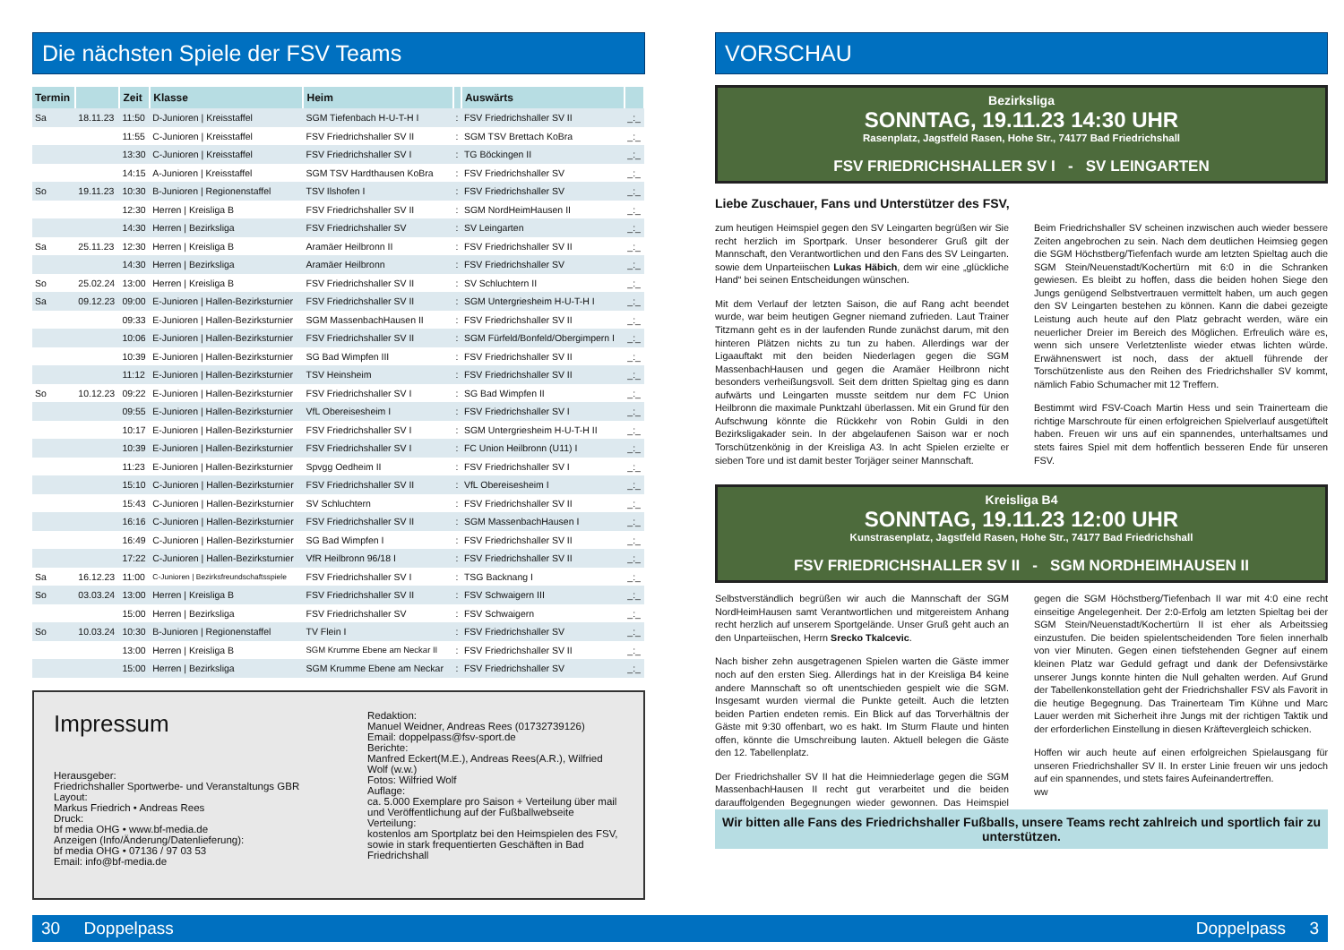Die nächsten Spiele der FSV Teams
| Termin | | Zeit | Klasse | Heim | | Auswärts | |
| --- | --- | --- | --- | --- | --- | --- | --- |
| Sa | 18.11.23 | 11:50 | D-Junioren / Kreisstaffel | SGM Tiefenbach H-U-T-H I | : | FSV Friedrichshaller SV II | _:_ |
| | | 11:55 | C-Junioren / Kreisstaffel | FSV Friedrichshaller SV II | : | SGM TSV Brettach KoBra | _:_ |
| | | 13:30 | C-Junioren / Kreisstaffel | FSV Friedrichshaller SV I | : | TG Böckingen II | _:_ |
| | | 14:15 | A-Junioren / Kreisstaffel | SGM TSV Hardthausen KoBra | : | FSV Friedrichshaller SV | _:_ |
| So | 19.11.23 | 10:30 | B-Junioren / Regionenstaffel | TSV Ilshofen I | : | FSV Friedrichshaller SV | _:_ |
| | | 12:30 | Herren / Kreisliga B | FSV Friedrichshaller SV II | : | SGM NordHeimHausen II | _:_ |
| | | 14:30 | Herren / Bezirksliga | FSV Friedrichshaller SV | : | SV Leingarten | _:_ |
| Sa | 25.11.23 | 12:30 | Herren / Kreisliga B | Aramäer Heilbronn II | : | FSV Friedrichshaller SV II | _:_ |
| | | 14:30 | Herren / Bezirksliga | Aramäer Heilbronn | : | FSV Friedrichshaller SV | _:_ |
| So | 25.02.24 | 13:00 | Herren / Kreisliga B | FSV Friedrichshaller SV II | : | SV Schluchtern II | _:_ |
| Sa | 09.12.23 | 09:00 | E-Junioren / Hallen-Bezirksturnier | FSV Friedrichshaller SV II | : | SGM Untergriesheim H-U-T-H I | _:_ |
| | | 09:33 | E-Junioren / Hallen-Bezirksturnier | SGM MassenbachHausen II | : | FSV Friedrichshaller SV II | _:_ |
| | | 10:06 | E-Junioren / Hallen-Bezirksturnier | FSV Friedrichshaller SV II | : | SGM Fürfeld/Bonfeld/Obergimpern I | _:_ |
| | | 10:39 | E-Junioren / Hallen-Bezirksturnier | SG Bad Wimpfen III | : | FSV Friedrichshaller SV II | _:_ |
| | | 11:12 | E-Junioren / Hallen-Bezirksturnier | TSV Heinsheim | : | FSV Friedrichshaller SV II | _:_ |
| So | 10.12.23 | 09:22 | E-Junioren / Hallen-Bezirksturnier | FSV Friedrichshaller SV I | : | SG Bad Wimpfen II | _:_ |
| | | 09:55 | E-Junioren / Hallen-Bezirksturnier | VfL Obereisesheim I | : | FSV Friedrichshaller SV I | _:_ |
| | | 10:17 | E-Junioren / Hallen-Bezirksturnier | FSV Friedrichshaller SV I | : | SGM Untergriesheim H-U-T-H II | _:_ |
| | | 10:39 | E-Junioren / Hallen-Bezirksturnier | FSV Friedrichshaller SV I | : | FC Union Heilbronn (U11) I | _:_ |
| | | 11:23 | E-Junioren / Hallen-Bezirksturnier | Spvgg Oedheim II | : | FSV Friedrichshaller SV I | _:_ |
| | | 15:10 | C-Junioren / Hallen-Bezirksturnier | FSV Friedrichshaller SV II | : | VfL Obereisesheim I | _:_ |
| | | 15:43 | C-Junioren / Hallen-Bezirksturnier | SV Schluchtern | : | FSV Friedrichshaller SV II | _:_ |
| | | 16:16 | C-Junioren / Hallen-Bezirksturnier | FSV Friedrichshaller SV II | : | SGM MassenbachHausen I | _:_ |
| | | 16:49 | C-Junioren / Hallen-Bezirksturnier | SG Bad Wimpfen I | : | FSV Friedrichshaller SV II | _:_ |
| | | 17:22 | C-Junioren / Hallen-Bezirksturnier | VfR Heilbronn 96/18 I | : | FSV Friedrichshaller SV II | _:_ |
| Sa | 16.12.23 | 11:00 | C-Junioren / Bezirksfreundschaftsspiele | FSV Friedrichshaller SV I | : | TSG Backnang I | _:_ |
| So | 03.03.24 | 13:00 | Herren / Kreisliga B | FSV Friedrichshaller SV II | : | FSV Schwaigern III | _:_ |
| | | 15:00 | Herren / Bezirksliga | FSV Friedrichshaller SV | : | FSV Schwaigern | _:_ |
| So | 10.03.24 | 10:30 | B-Junioren / Regionenstaffel | TV Flein I | : | FSV Friedrichshaller SV | _:_ |
| | | 13:00 | Herren / Kreisliga B | SGM Krumme Ebene am Neckar II | : | FSV Friedrichshaller SV II | _:_ |
| | | 15:00 | Herren / Bezirksliga | SGM Krumme Ebene am Neckar | : | FSV Friedrichshaller SV | _:_ |
Impressum
Herausgeber:
Friedrichshaller Sportwerbe- und Veranstaltungs GBR
Layout:
Markus Friedrich • Andreas Rees
Druck:
bf media OHG • www.bf-media.de
Anzeigen (Info/Änderung/Datenlieferung):
bf media OHG • 07136 / 97 03 53
Email: info@bf-media.de
Redaktion:
Manuel Weidner, Andreas Rees (01732739126)
Email: doppelpass@fsv-sport.de
Berichte:
Manfred Eckert(M.E.), Andreas Rees(A.R.), Wilfried Wolf (w.w.)
Fotos: Wilfried Wolf
Auflage:
ca. 5.000 Exemplare pro Saison + Verteilung über mail und Veröffentlichung auf der Fußballwebseite
Verteilung:
kostenlos am Sportplatz bei den Heimspielen des FSV, sowie in stark frequentierten Geschäften in Bad Friedrichshall
VORSCHAU
Bezirksliga
SONNTAG, 19.11.23 14:30 UHR
Rasenplatz, Jagstfeld Rasen, Hohe Str., 74177 Bad Friedrichshall
FSV FRIEDRICHSHALLER SV I - SV LEINGARTEN
Liebe Zuschauer, Fans und Unterstützer des FSV,
zum heutigen Heimspiel gegen den SV Leingarten begrüßen wir Sie recht herzlich im Sportpark. Unser besonderer Gruß gilt der Mannschaft, den Verantwortlichen und den Fans des SV Leingarten. sowie dem Unparteiischen Lukas Häbich, dem wir eine „glückliche Hand“ bei seinen Entscheidungen wünschen.
Mit dem Verlauf der letzten Saison, die auf Rang acht beendet wurde, war beim heutigen Gegner niemand zufrieden. Laut Trainer Titzmann geht es in der laufenden Runde zunächst darum, mit den hinteren Plätzen nichts zu tun zu haben. Allerdings war der Ligaauftakt mit den beiden Niederlagen gegen die SGM MassenbachHausen und gegen die Aramäer Heilbronn nicht besonders verheißungsvoll. Seit dem dritten Spieltag ging es dann aufwärts und Leingarten musste seitdem nur dem FC Union Heilbronn die maximale Punktzahl überlassen. Mit ein Grund für den Aufschwung könnte die Rückkehr von Robin Guldi in den Bezirksligakader sein. In der abgelaufenen Saison war er noch Torschützenkönig in der Kreisliga A3. In acht Spielen erzielte er sieben Tore und ist damit bester Torjäger seiner Mannschaft.
Beim Friedrichshaller SV scheinen inzwischen auch wieder bessere Zeiten angebrochen zu sein. Nach dem deutlichen Heimsieg gegen die SGM Höchstberg/Tiefenfach wurde am letzten Spieltag auch die SGM Stein/Neuenstadt/Kochertürn mit 6:0 in die Schranken gewiesen. Es bleibt zu hoffen, dass die beiden hohen Siege den Jungs genügend Selbstvertrauen vermittelt haben, um auch gegen den SV Leingarten bestehen zu können. Kann die dabei gezeigte Leistung auch heute auf den Platz gebracht werden, wäre ein neuerlicher Dreier im Bereich des Möglichen. Erfreulich wäre es, wenn sich unsere Verletztenliste wieder etwas lichten würde. Erwähnenswert ist noch, dass der aktuell führende der Torschützenliste aus den Reihen des Friedrichshaller SV kommt, nämlich Fabio Schumacher mit 12 Treffern.
Bestimmt wird FSV-Coach Martin Hess und sein Trainerteam die richtige Marschroute für einen erfolgreichen Spielverlauf ausgetüftelt haben. Freuen wir uns auf ein spannendes, unterhaltsames und stets faires Spiel mit dem hoffentlich besseren Ende für unseren FSV.
Kreisliga B4
SONNTAG, 19.11.23 12:00 UHR
Kunstrasenplatz, Jagstfeld Rasen, Hohe Str., 74177 Bad Friedrichshall
FSV FRIEDRICHSHALLER SV II - SGM NORDHEIMHAUSEN II
Selbstverständlich begrüßen wir auch die Mannschaft der SGM NordHeimHausen samt Verantwortlichen und mitgereistem Anhang recht herzlich auf unserem Sportgelände. Unser Gruß geht auch an den Unparteiischen, Herrn Srecko Tkalcevic.
Nach bisher zehn ausgetragenen Spielen warten die Gäste immer noch auf den ersten Sieg. Allerdings hat in der Kreisliga B4 keine andere Mannschaft so oft unentschieden gespielt wie die SGM. Insgesamt wurden viermal die Punkte geteilt. Auch die letzten beiden Partien endeten remis. Ein Blick auf das Torverhältnis der Gäste mit 9:30 offenbart, wo es hakt. Im Sturm Flaute und hinten offen, könnte die Umschreibung lauten. Aktuell belegen die Gäste den 12. Tabellenplatz.
Der Friedrichshaller SV II hat die Heimniederlage gegen die SGM MassenbachHausen II recht gut verarbeitet und die beiden darauffolgenden Begegnungen wieder gewonnen. Das Heimspiel gegen die SGM Höchstberg/Tiefenbach II war mit 4:0 eine recht einseitige Angelegenheit. Der 2:0-Erfolg am letzten Spieltag bei der SGM Stein/Neuenstadt/Kochertürn II ist eher als Arbeitssieg einzustufen. Die beiden spielentscheidenden Tore fielen innerhalb von vier Minuten. Gegen einen tiefstehenden Gegner auf einem kleinen Platz war Geduld gefragt und dank der Defensivstärke unserer Jungs konnte hinten die Null gehalten werden. Auf Grund der Tabellenkonstellation geht der Friedrichshaller FSV als Favorit in die heutige Begegnung. Das Trainerteam Tim Kühne und Marc Lauer werden mit Sicherheit ihre Jungs mit der richtigen Taktik und der erforderlichen Einstellung in diesen Kräftevergleich schicken.
Hoffen wir auch heute auf einen erfolgreichen Spielausgang für unseren Friedrichshaller SV II. In erster Linie freuen wir uns jedoch auf ein spannendes, und stets faires Aufeinandertreffen.
ww
Wir bitten alle Fans des Friedrichshaller Fußballs, unsere Teams recht zahlreich und sportlich fair zu unterstützen.
30 Doppelpass Doppelpass 3